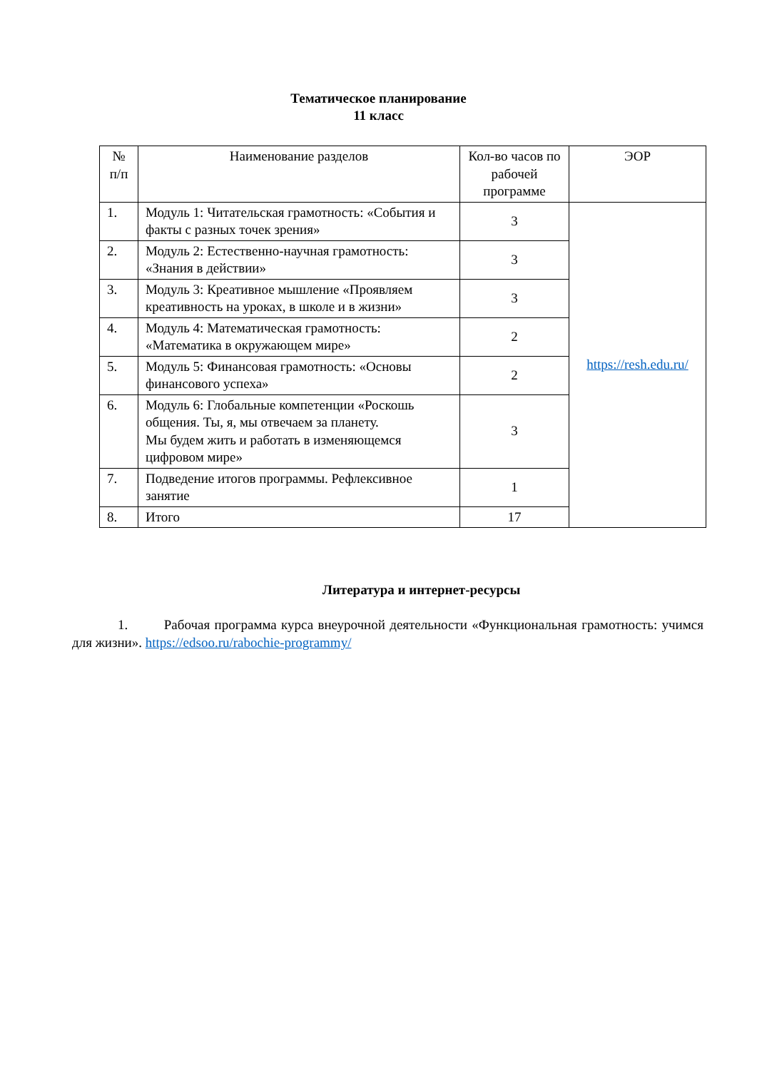Тематическое планирование
11 класс
| № п/п | Наименование разделов | Кол-во часов по рабочей программе | ЭОР |
| --- | --- | --- | --- |
| 1. | Модуль 1: Читательская грамотность: «События и факты с разных точек зрения» | 3 | https://resh.edu.ru/ |
| 2. | Модуль 2: Естественно-научная грамотность: «Знания в действии» | 3 | |
| 3. | Модуль 3: Креативное мышление «Проявляем креативность на уроках, в школе и в жизни» | 3 | |
| 4. | Модуль 4: Математическая грамотность: «Математика в окружающем мире» | 2 | |
| 5. | Модуль 5: Финансовая грамотность: «Основы финансового успеха» | 2 | |
| 6. | Модуль 6: Глобальные компетенции «Роскошь общения. Ты, я, мы отвечаем за планету. Мы будем жить и работать в изменяющемся цифровом мире» | 3 | |
| 7. | Подведение итогов программы. Рефлексивное занятие | 1 | |
| 8. | Итого | 17 | |
Литература и интернет-ресурсы
1. Рабочая программа курса внеурочной деятельности «Функциональная грамотность: учимся для жизни». https://edsoo.ru/rabochie-programmy/